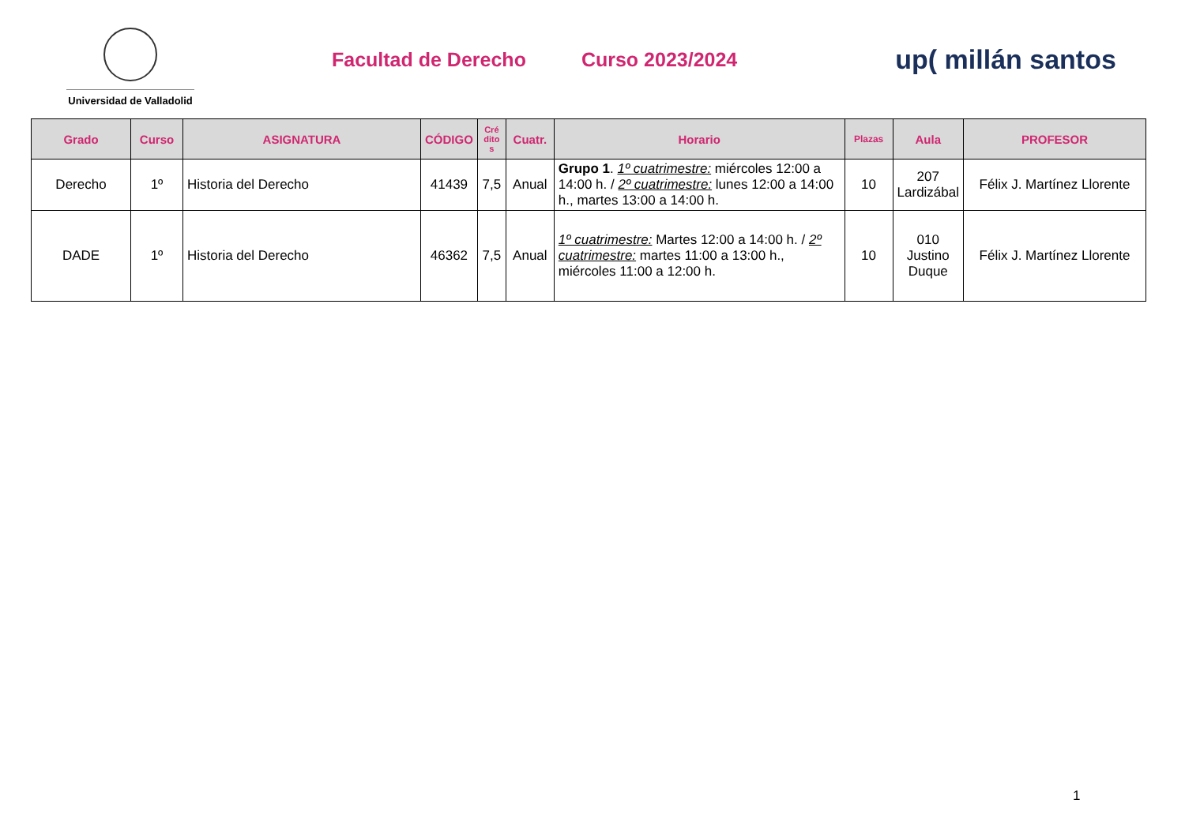Universidad de Valladolid
Facultad de Derecho Curso 2023/2024
up( millán santos
| Grado | Curso | ASIGNATURA | CÓDIGO | Cré dito s | Cuatr. | Horario | Plazas | Aula | PROFESOR |
| --- | --- | --- | --- | --- | --- | --- | --- | --- | --- |
| Derecho | 1º | Historia del Derecho | 41439 | 7,5 | Anual | Grupo 1 . 1º cuatrimestre: miércoles 12:00 a 14:00 h. / 2º cuatrimestre: lunes 12:00 a 14:00 h., martes 13:00 a 14:00 h. | 10 | 207 Lardizábal | Félix J. Martínez Llorente |
| DADE | 1º | Historia del Derecho | 46362 | 7,5 | Anual | 1º cuatrimestre: Martes 12:00 a 14:00 h. / 2º cuatrimestre: martes 11:00 a 13:00 h., miércoles 11:00 a 12:00 h. | 10 | 010 Justino Duque | Félix J. Martínez Llorente |
1